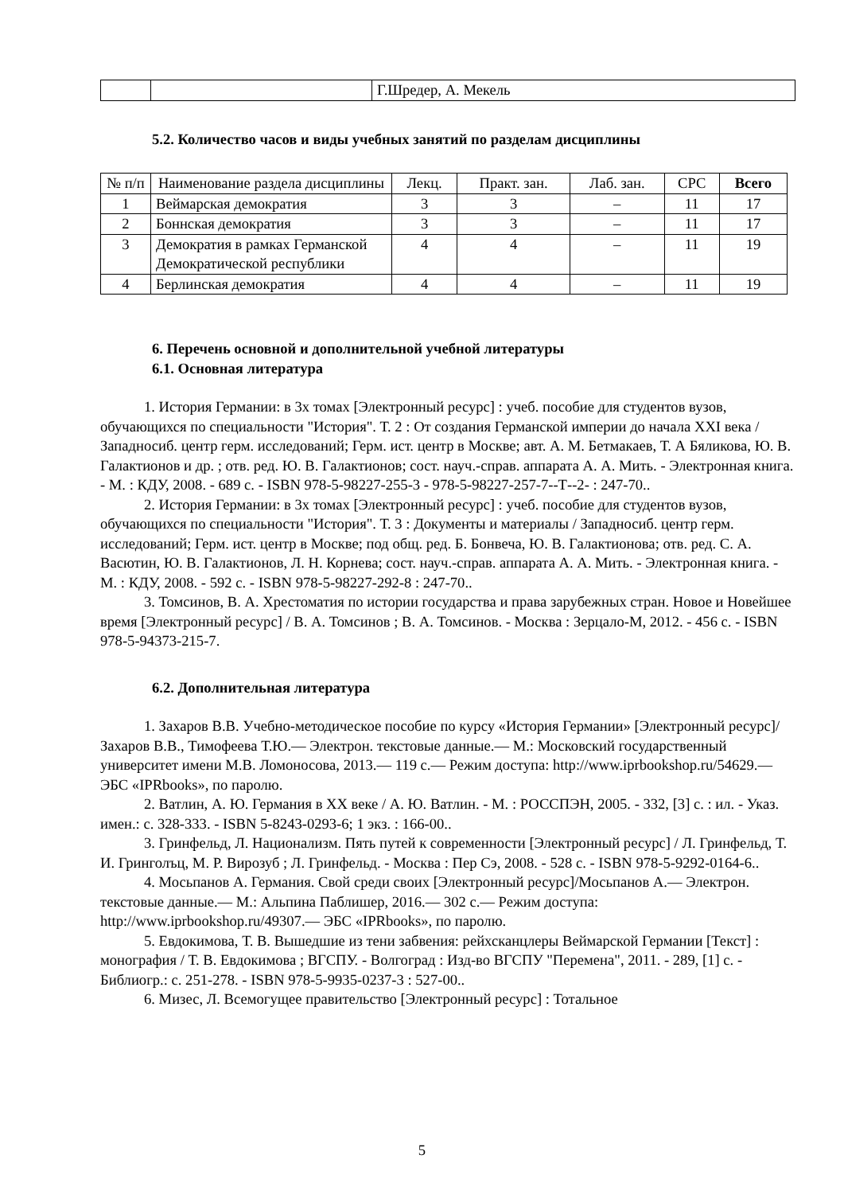| | | Г.Шредер, А. Мекель |
5.2. Количество часов и виды учебных занятий по разделам дисциплины
| № п/п | Наименование раздела дисциплины | Лекц. | Практ. зан. | Лаб. зан. | СРС | Всего |
| --- | --- | --- | --- | --- | --- | --- |
| 1 | Веймарская демократия | 3 | 3 | – | 11 | 17 |
| 2 | Боннская демократия | 3 | 3 | – | 11 | 17 |
| 3 | Демократия в рамках Германской Демократической республики | 4 | 4 | – | 11 | 19 |
| 4 | Берлинская демократия | 4 | 4 | – | 11 | 19 |
6. Перечень основной и дополнительной учебной литературы
6.1. Основная литература
1. История Германии: в 3х томах [Электронный ресурс] : учеб. пособие для студентов вузов, обучающихся по специальности "История". Т. 2 : От создания Германской империи до начала XXI века / Западносиб. центр герм. исследований; Герм. ист. центр в Москве; авт. А. М. Бетмакаев, Т. А Бяликова, Ю. В. Галактионов и др. ; отв. ред. Ю. В. Галактионов; сост. науч.-справ. аппарата А. А. Мить. - Электронная книга. - М. : КДУ, 2008. - 689 с. - ISBN 978-5-98227-255-3 - 978-5-98227-257-7--Т--2- : 247-70..
2. История Германии: в 3х томах [Электронный ресурс] : учеб. пособие для студентов вузов, обучающихся по специальности "История". Т. 3 : Документы и материалы / Западносиб. центр герм. исследований; Герм. ист. центр в Москве; под общ. ред. Б. Бонвеча, Ю. В. Галактионова; отв. ред. С. А. Васютин, Ю. В. Галактионов, Л. Н. Корнева; сост. науч.-справ. аппарата А. А. Мить. - Электронная книга. - М. : КДУ, 2008. - 592 с. - ISBN 978-5-98227-292-8 : 247-70..
3. Томсинов, В. А. Хрестоматия по истории государства и права зарубежных стран. Новое и Новейшее время [Электронный ресурс] / В. А. Томсинов ; В. А. Томсинов. - Москва : Зерцало-М, 2012. - 456 с. - ISBN 978-5-94373-215-7.
6.2. Дополнительная литература
1. Захаров В.В. Учебно-методическое пособие по курсу «История Германии» [Электронный ресурс]/ Захаров В.В., Тимофеева Т.Ю.— Электрон. текстовые данные.— М.: Московский государственный университет имени М.В. Ломоносова, 2013.— 119 с.— Режим доступа: http://www.iprbookshop.ru/54629.— ЭБС «IPRbooks», по паролю.
2. Ватлин, А. Ю. Германия в XX веке / А. Ю. Ватлин. - М. : РОССПЭН, 2005. - 332, [3] с. : ил. - Указ. имен.: с. 328-333. - ISBN 5-8243-0293-6; 1 экз. : 166-00..
3. Гринфельд, Л. Национализм. Пять путей к современности [Электронный ресурс] / Л. Гринфельд, Т. И. Гринголъц, М. Р. Вирозуб ; Л. Гринфельд. - Москва : Пер Сэ, 2008. - 528 с. - ISBN 978-5-9292-0164-6..
4. Мосьпанов А. Германия. Свой среди своих [Электронный ресурс]/Мосьпанов А.— Электрон. текстовые данные.— М.: Альпина Паблишер, 2016.— 302 c.— Режим доступа: http://www.iprbookshop.ru/49307.— ЭБС «IPRbooks», по паролю.
5. Евдокимова, Т. В. Вышедшие из тени забвения: рейхсканцлеры Веймарской Германии [Текст] : монография / Т. В. Евдокимова ; ВГСПУ. - Волгоград : Изд-во ВГСПУ "Перемена", 2011. - 289, [1] с. - Библиогр.: с. 251-278. - ISBN 978-5-9935-0237-3 : 527-00..
6. Мизес, Л. Всемогущее правительство [Электронный ресурс] : Тотальное
5